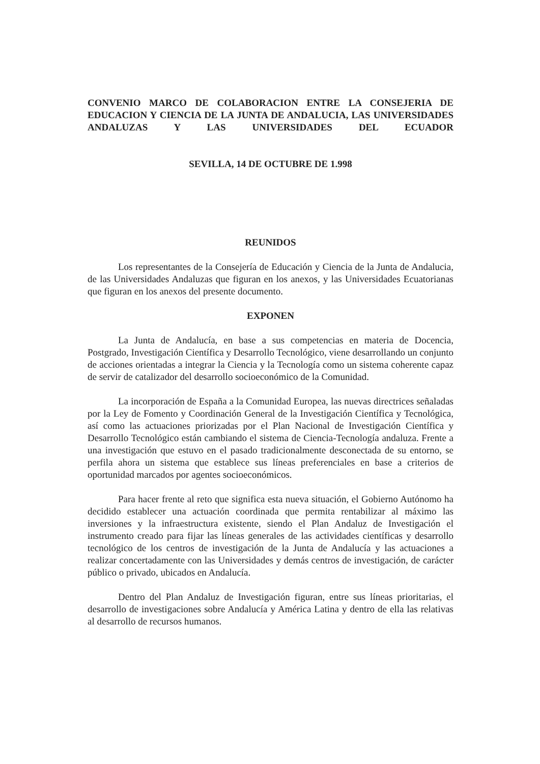CONVENIO MARCO DE COLABORACION ENTRE LA CONSEJERIA DE EDUCACION Y CIENCIA DE LA JUNTA DE ANDALUCIA, LAS UNIVERSIDADES ANDALUZAS Y LAS UNIVERSIDADES DEL ECUADOR
SEVILLA, 14 DE OCTUBRE DE 1.998
REUNIDOS
Los representantes de la Consejería de Educación y Ciencia de la Junta de Andalucia, de las Universidades Andaluzas que figuran en los anexos, y las Universidades Ecuatorianas que figuran en los anexos del presente documento.
EXPONEN
La Junta de Andalucía, en base a sus competencias en materia de Docencia, Postgrado, Investigación Científica y Desarrollo Tecnológico, viene desarrollando un conjunto de acciones orientadas a integrar la Ciencia y la Tecnología como un sistema coherente capaz de servir de catalizador del desarrollo socioeconómico de la Comunidad.
La incorporación de España a la Comunidad Europea, las nuevas directrices señaladas por la Ley de Fomento y Coordinación General de la Investigación Científica y Tecnológica, así como las actuaciones priorizadas por el Plan Nacional de Investigación Científica y Desarrollo Tecnológico están cambiando el sistema de Ciencia-Tecnología andaluza. Frente a una investigación que estuvo en el pasado tradicionalmente desconectada de su entorno, se perfila ahora un sistema que establece sus líneas preferenciales en base a criterios de oportunidad marcados por agentes socioeconómicos.
Para hacer frente al reto que significa esta nueva situación, el Gobierno Autónomo ha decidido establecer una actuación coordinada que permita rentabilizar al máximo las inversiones y la infraestructura existente, siendo el Plan Andaluz de Investigación el instrumento creado para fijar las líneas generales de las actividades científicas y desarrollo tecnológico de los centros de investigación de la Junta de Andalucía y las actuaciones a realizar concertadamente con las Universidades y demás centros de investigación, de carácter público o privado, ubicados en Andalucía.
Dentro del Plan Andaluz de Investigación figuran, entre sus líneas prioritarias, el desarrollo de investigaciones sobre Andalucía y América Latina y dentro de ella las relativas al desarrollo de recursos humanos.